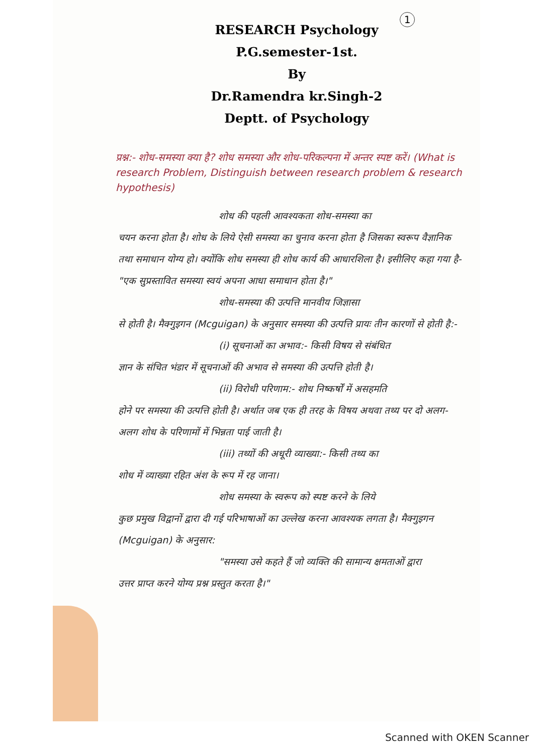1
RESEARCH Psychology
P.G.semester-1st.
By
Dr.Ramendra kr.Singh-2
Deptt. of Psychology
प्रश्न:- शोध-समस्या क्या है? शोध समस्या और शोध-परिकल्पना में अन्तर स्पष्ट करें। (What is research Problem, Distinguish between research problem & research hypothesis)
शोध की पहली आवश्यकता शोध-समस्या का
चयन करना होता है। शोध के लिये ऐसी समस्या का चुनाव करना होता है जिसका स्वरूप वैज्ञानिक तथा समाधान योग्य हो। क्योंकि शोध समस्या ही शोध कार्य की आधारशिला है। इसीलिए कहा गया है- "एक सुप्रस्तावित समस्या स्वयं अपना आधा समाधान होता है।"
शोध-समस्या की उत्पत्ति मानवीय जिज्ञासा
से होती है। मैक्गुइगन (Mcguigan) के अनुसार समस्या की उत्पत्ति प्रायः तीन कारणों से होती है:-
(i) सूचनाओं का अभाव:- किसी विषय से संबंधित
ज्ञान के संचित भंडार में सूचनाओं की अभाव से समस्या की उत्पत्ति होती है।
(ii) विरोधी परिणाम:- शोध निष्कर्षों में असहमति
होने पर समस्या की उत्पत्ति होती है। अर्थात जब एक ही तरह के विषय अथवा तथ्य पर दो अलग-अलग शोध के परिणामों में भिन्नता पाई जाती है।
(iii) तथ्यों की अधूरी व्याख्या:- किसी तथ्य का
शोध में व्याख्या रहित अंश के रूप में रह जाना।
शोध समस्या के स्वरूप को स्पष्ट करने के लिये
कुछ प्रमुख विद्वानों द्वारा दी गई परिभाषाओं का उल्लेख करना आवश्यक लगता है। मैक्गुइगन (Mcguigan) के अनुसार:
"समस्या उसे कहते हैं जो व्यक्ति की सामान्य क्षमताओं द्वारा
उत्तर प्राप्त करने योग्य प्रश्न प्रस्तुत करता है।"
Scanned with OKEN Scanner